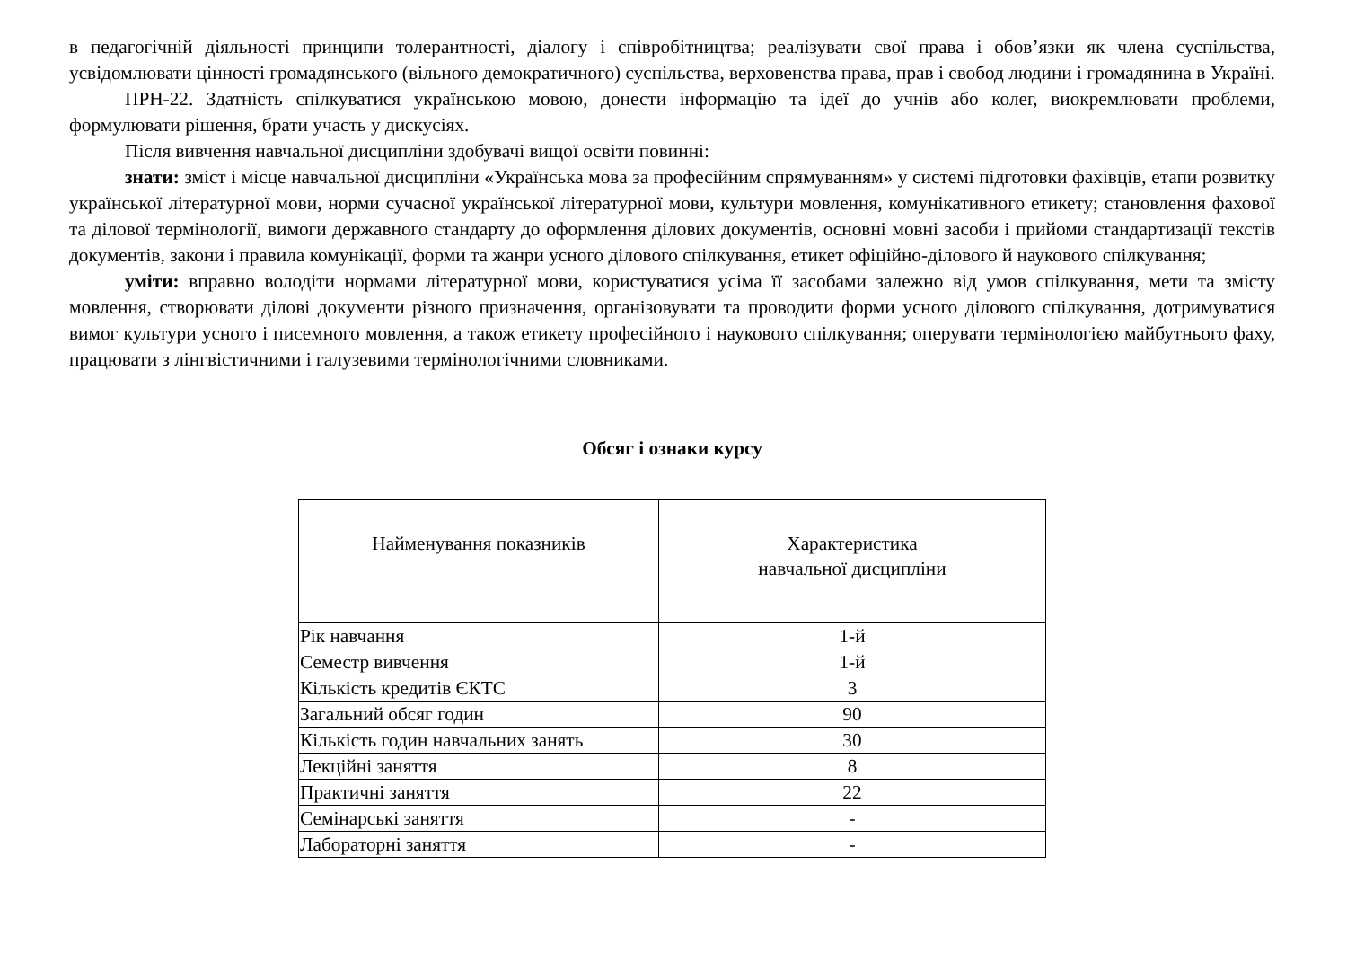в педагогічній діяльності принципи толерантності, діалогу і співробітництва; реалізувати свої права і обов’язки як члена суспільства, усвідомлювати цінності громадянського (вільного демократичного) суспільства, верховенства права, прав і свобод людини і громадянина в Україні.
ПРН-22. Здатність спілкуватися українською мовою, донести інформацію та ідеї до учнів або колег, виокремлювати проблеми, формулювати рішення, брати участь у дискусіях.
Після вивчення навчальної дисципліни здобувачі вищої освіти повинні:
знати: зміст і місце навчальної дисципліни «Українська мова за професійним спрямуванням» у системі підготовки фахівців, етапи розвитку української літературної мови, норми сучасної української літературної мови, культури мовлення, комунікативного етикету; становлення фахової та ділової термінології, вимоги державного стандарту до оформлення ділових документів, основні мовні засоби і прийоми стандартизації текстів документів, закони і правила комунікації, форми та жанри усного ділового спілкування, етикет офіційно-ділового й наукового спілкування;
уміти: вправно володіти нормами літературної мови, користуватися усіма її засобами залежно від умов спілкування, мети та змісту мовлення, створювати ділові документи різного призначення, організовувати та проводити форми усного ділового спілкування, дотримуватися вимог культури усного і писемного мовлення, а також етикету професійного і наукового спілкування; оперувати термінологією майбутнього фаху, працювати з лінгвістичними і галузевими термінологічними словниками.
Обсяг і ознаки курсу
| Найменування показників | Характеристика навчальної дисципліни |
| --- | --- |
| Рік навчання | 1-й |
| Семестр вивчення | 1-й |
| Кількість кредитів ЄКТС | 3 |
| Загальний обсяг годин | 90 |
| Кількість годин навчальних занять | 30 |
| Лекційні заняття | 8 |
| Практичні заняття | 22 |
| Семінарські заняття | - |
| Лабораторні заняття | - |